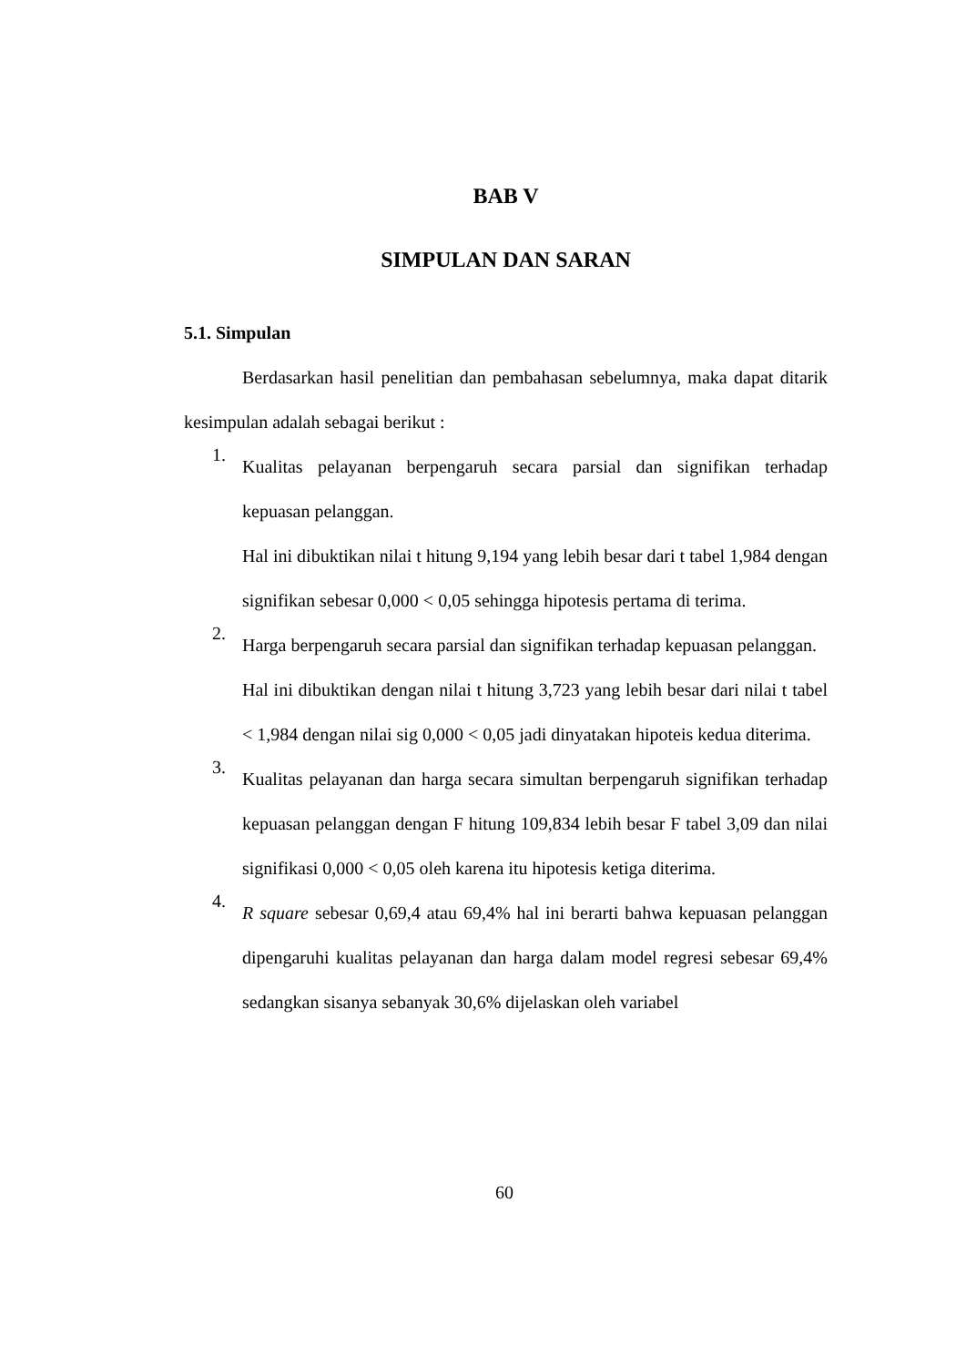BAB V
SIMPULAN DAN SARAN
5.1. Simpulan
Berdasarkan hasil penelitian dan pembahasan sebelumnya, maka dapat ditarik kesimpulan adalah sebagai berikut :
1.
Kualitas pelayanan berpengaruh secara parsial dan signifikan terhadap kepuasan pelanggan.
Hal ini dibuktikan nilai t hitung 9,194 yang lebih besar dari t tabel 1,984 dengan signifikan sebesar 0,000 < 0,05 sehingga hipotesis pertama di terima.
2.
Harga berpengaruh secara parsial dan signifikan terhadap kepuasan pelanggan.
Hal ini dibuktikan dengan nilai t hitung 3,723 yang lebih besar dari nilai t tabel < 1,984 dengan nilai sig 0,000 < 0,05 jadi dinyatakan hipoteis kedua diterima.
3.
Kualitas pelayanan dan harga secara simultan berpengaruh signifikan terhadap kepuasan pelanggan dengan F hitung 109,834 lebih besar F tabel 3,09 dan nilai signifikasi 0,000 < 0,05 oleh karena itu hipotesis ketiga diterima.
4.
R square sebesar 0,69,4 atau 69,4% hal ini berarti bahwa kepuasan pelanggan dipengaruhi kualitas pelayanan dan harga dalam model regresi sebesar 69,4% sedangkan sisanya sebanyak 30,6% dijelaskan oleh variabel
60